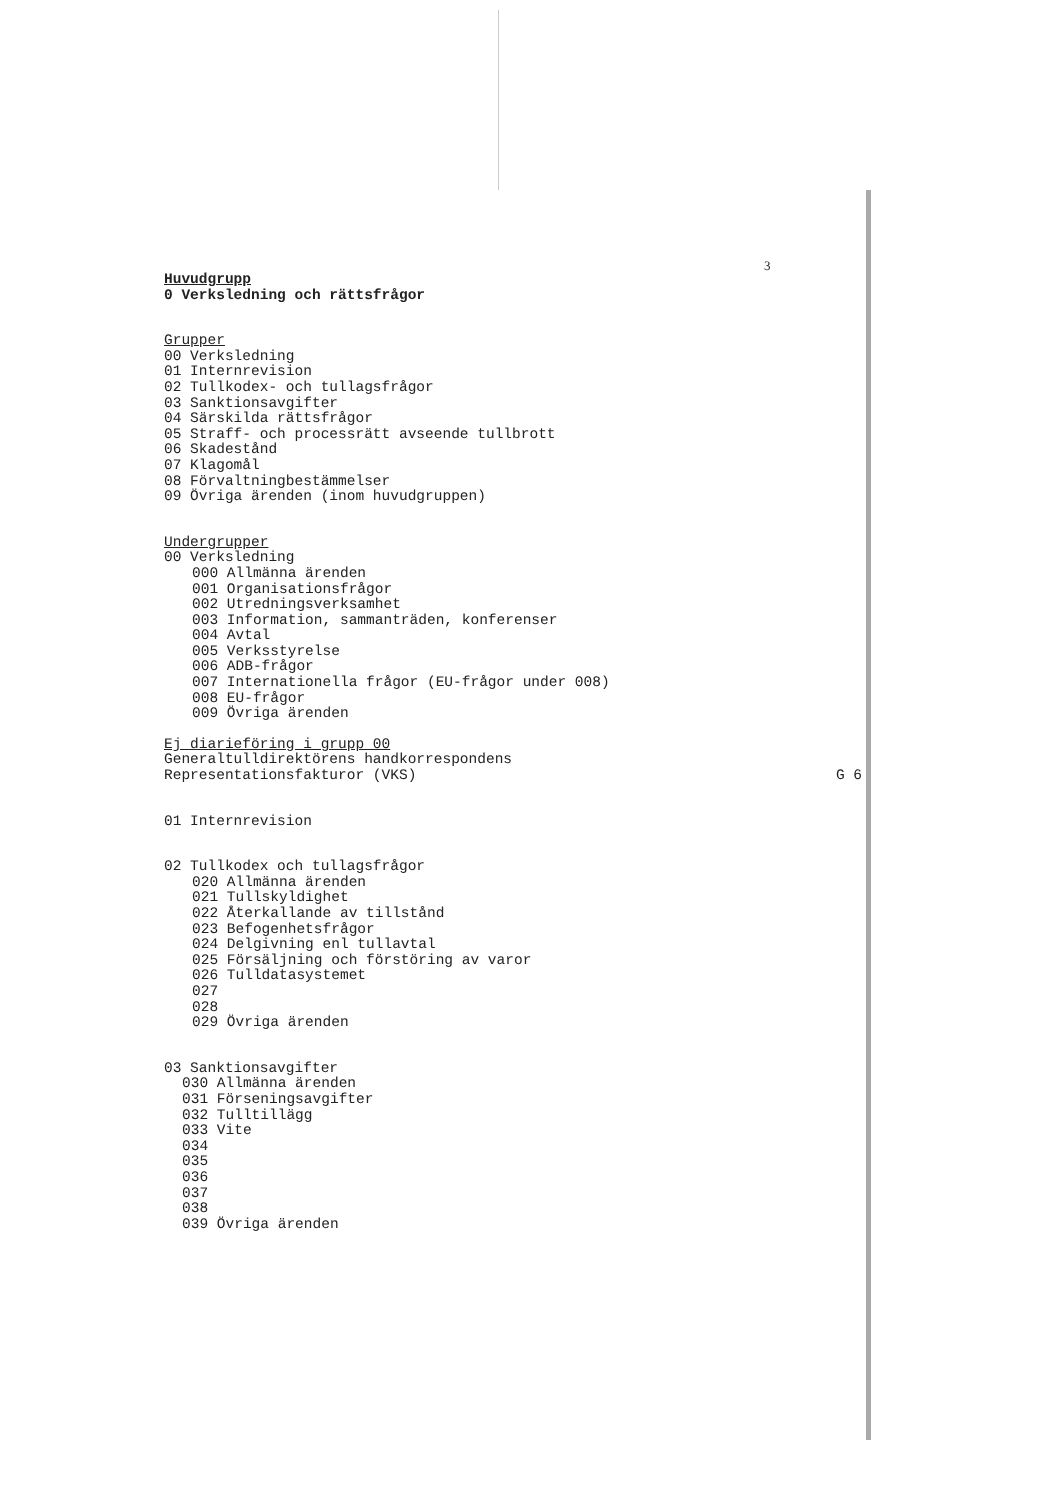3
Huvudgrupp
0 Verksledning och rättsfrågor
Grupper
00 Verksledning
01 Internrevision
02 Tullkodex- och tullagsfrågor
03 Sanktionsavgifter
04 Särskilda rättsfrågor
05 Straff- och processrätt avseende tullbrott
06 Skadestånd
07 Klagomål
08 Förvaltningbestämmelser
09 Övriga ärenden (inom huvudgruppen)
Undergrupper
00 Verksledning
000 Allmänna ärenden
001 Organisationsfrågor
002 Utredningsverksamhet
003 Information, sammanträden, konferenser
004 Avtal
005 Verksstyrelse
006 ADB-frågor
007 Internationella frågor (EU-frågor under 008)
008 EU-frågor
009 Övriga ärenden
Ej diarieföring i grupp 00
Generaltulldirektörens handkorrespondens
Representationsfakturor (VKS) G 6
01 Internrevision
02 Tullkodex och tullagsfrågor
020 Allmänna ärenden
021 Tullskyldighet
022 Återkallande av tillstånd
023 Befogenhetsfrågor
024 Delgivning enl tullavtal
025 Försäljning och förstöring av varor
026 Tulldatasystemet
027
028
029 Övriga ärenden
03 Sanktionsavgifter
030 Allmänna ärenden
031 Förseningsavgifter
032 Tulltillägg
033 Vite
034
035
036
037
038
039 Övriga ärenden